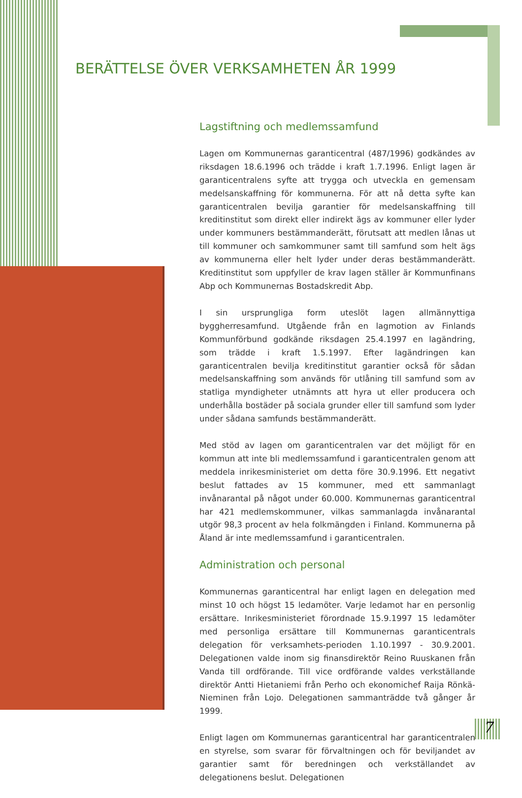BERÄTTELSE ÖVER VERKSAMHETEN ÅR 1999
Lagstiftning och medlemssamfund
Lagen om Kommunernas garanticentral (487/1996) godkändes av riksdagen 18.6.1996 och trädde i kraft 1.7.1996. Enligt lagen är garanticentralens syfte att trygga och utveckla en gemensam medelsanskaffning för kommunerna. För att nå detta syfte kan garanticentralen bevilja garantier för medelsanskaffning till kreditinstitut som direkt eller indirekt ägs av kommuner eller lyder under kommuners bestämmanderätt, förutsatt att medlen lånas ut till kommuner och samkommuner samt till samfund som helt ägs av kommunerna eller helt lyder under deras bestämmanderätt. Kreditinstitut som uppfyller de krav lagen ställer är Kommunfinans Abp och Kommunernas Bostadskredit Abp.
I sin ursprungliga form uteslöt lagen allmännyttiga byggherresamfund. Utgående från en lagmotion av Finlands Kommunförbund godkände riksdagen 25.4.1997 en lagändring, som trädde i kraft 1.5.1997. Efter lagändringen kan garanticentralen bevilja kreditinstitut garantier också för sådan medelsanskaffning som används för utlåning till samfund som av statliga myndigheter utnämnts att hyra ut eller producera och underhålla bostäder på sociala grunder eller till samfund som lyder under sådana samfunds bestämmanderätt.
Med stöd av lagen om garanticentralen var det möjligt för en kommun att inte bli medlemssamfund i garanticentralen genom att meddela inrikesministeriet om detta före 30.9.1996. Ett negativt beslut fattades av 15 kommuner, med ett sammanlagt invånarantal på något under 60.000. Kommunernas garanticentral har 421 medlemskommuner, vilkas sammanlagda invånarantal utgör 98,3 procent av hela folkmängden i Finland. Kommunerna på Åland är inte medlemssamfund i garanticentralen.
Administration och personal
Kommunernas garanticentral har enligt lagen en delegation med minst 10 och högst 15 ledamöter. Varje ledamot har en personlig ersättare. Inrikesministeriet förordnade 15.9.1997 15 ledamöter med personliga ersättare till Kommunernas garanticentrals delegation för verksamhets-perioden 1.10.1997 - 30.9.2001. Delegationen valde inom sig finansdirektör Reino Ruuskanen från Vanda till ordförande. Till vice ordförande valdes verkställande direktör Antti Hietaniemi från Perho och ekonomichef Raija Rönkä-Nieminen från Lojo. Delegationen sammanträdde två gånger år 1999.
Enligt lagen om Kommunernas garanticentral har garanticentralen en styrelse, som svarar för förvaltningen och för beviljandet av garantier samt för beredningen och verkställandet av delegationens beslut. Delegationen
7